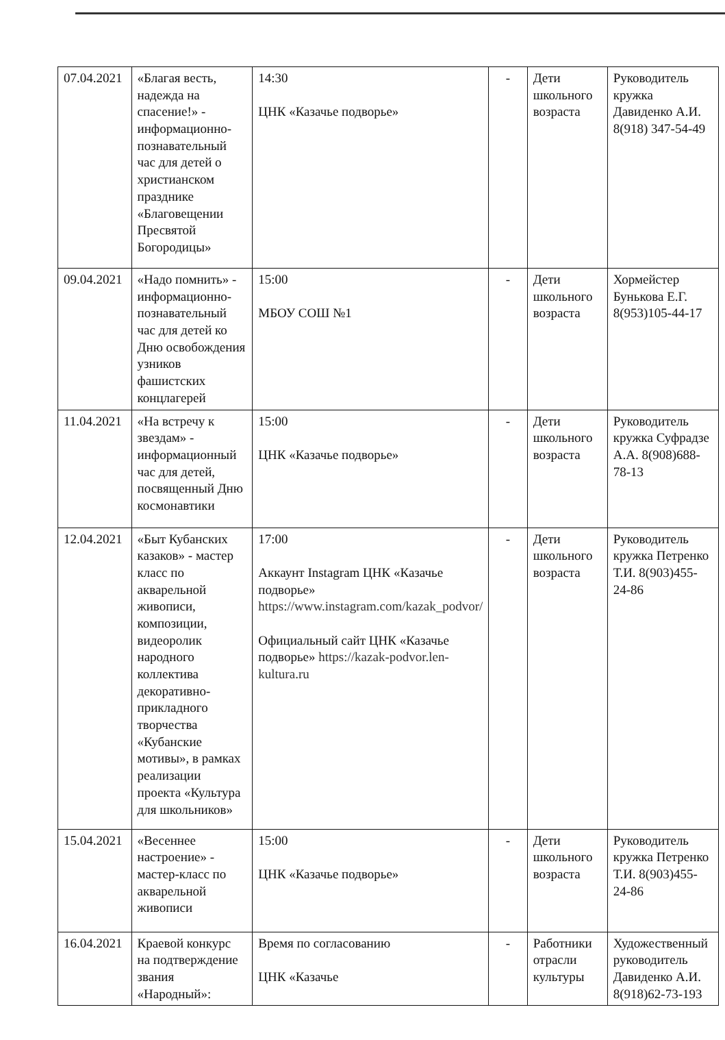| 07.04.2021 | «Благая весть, надежда на спасение!» - информационно-познавательный час для детей о христианском празднике «Благовещении Пресвятой Богородицы» | 14:30 ЦНК «Казачье подворье» | - | Дети школьного возраста | Руководитель кружка Давиденко А.И. 8(918) 347-54-49 |
| 09.04.2021 | «Надо помнить» - информационно-познавательный час для детей ко Дню освобождения узников фашистских концлагерей | 15:00 МБОУ СОШ №1 | - | Дети школьного возраста | Хормейстер Бунькова Е.Г. 8(953)105-44-17 |
| 11.04.2021 | «На встречу к звездам» - информационный час для детей, посвященный Дню космонавтики | 15:00 ЦНК «Казачье подворье» | - | Дети школьного возраста | Руководитель кружка Суфрадзе А.А. 8(908)688-78-13 |
| 12.04.2021 | «Быт Кубанских казаков» - мастер класс по акварельной живописи, композиции, видеоролик народного коллектива декоративно-прикладного творчества «Кубанские мотивы», в рамках реализации проекта «Культура для школьников» | 17:00 Аккаунт Instagram ЦНК «Казачье подворье» https://www.instagram.com/kazak_podvor/ Официальный сайт ЦНК «Казачье подворье» https://kazak-podvor.len-kultura.ru | - | Дети школьного возраста | Руководитель кружка Петренко Т.И. 8(903)455-24-86 |
| 15.04.2021 | «Весеннее настроение» - мастер-класс по акварельной живописи | 15:00 ЦНК «Казачье подворье» | - | Дети школьного возраста | Руководитель кружка Петренко Т.И. 8(903)455-24-86 |
| 16.04.2021 | Краевой конкурс на подтверждение звания «Народный»: | Время по согласованию ЦНК «Казачье | - | Работники отрасли культуры | Художественный руководитель Давиденко А.И. 8(918)62-73-193 |